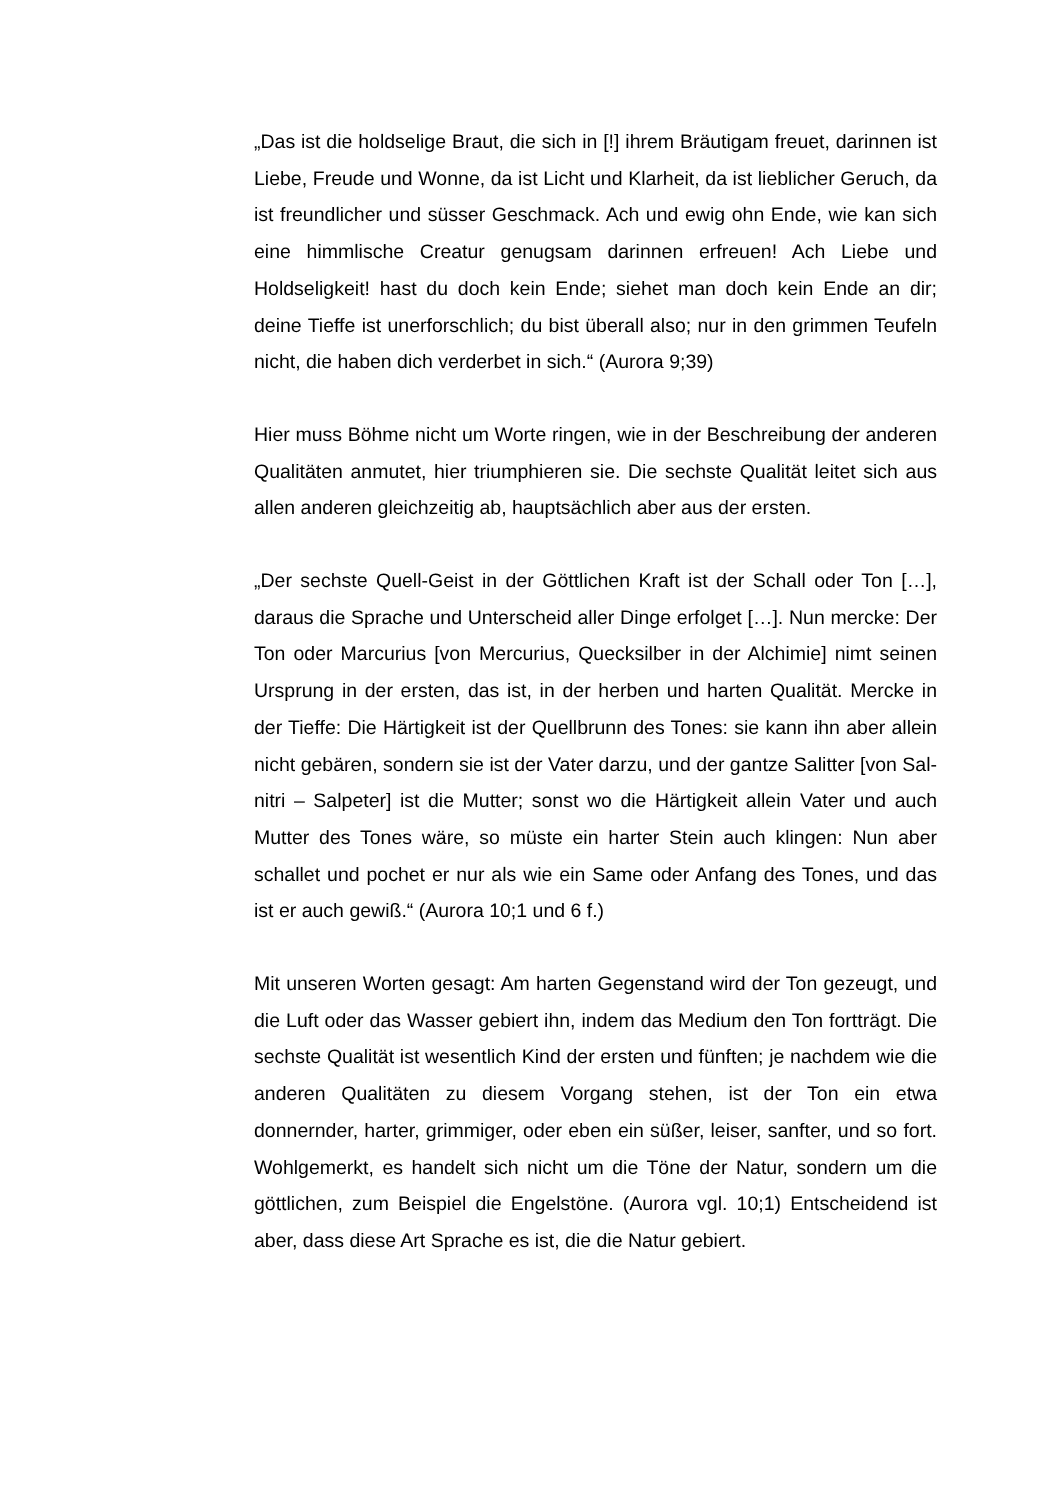„Das ist die holdselige Braut, die sich in [!] ihrem Bräutigam freuet, darinnen ist Liebe, Freude und Wonne, da ist Licht und Klarheit, da ist lieblicher Geruch, da ist freundlicher und süsser Geschmack. Ach und ewig ohn Ende, wie kan sich eine himmlische Creatur genugsam darinnen erfreuen! Ach Liebe und Holdseligkeit! hast du doch kein Ende; siehet man doch kein Ende an dir; deine Tieffe ist unerforschlich; du bist überall also; nur in den grimmen Teufeln nicht, die haben dich verderbet in sich.“ (Aurora 9;39)
Hier muss Böhme nicht um Worte ringen, wie in der Beschreibung der anderen Qualitäten anmutet, hier triumphieren sie. Die sechste Qualität leitet sich aus allen anderen gleichzeitig ab, hauptsächlich aber aus der ersten.
„Der sechste Quell-Geist in der Göttlichen Kraft ist der Schall oder Ton […], daraus die Sprache und Unterscheid aller Dinge erfolget […]. Nun mercke: Der Ton oder Marcurius [von Mercurius, Quecksilber in der Alchimie] nimt seinen Ursprung in der ersten, das ist, in der herben und harten Qualität. Mercke in der Tieffe: Die Härtigkeit ist der Quellbrunn des Tones: sie kann ihn aber allein nicht gebären, sondern sie ist der Vater darzu, und der gantze Salitter [von Sal-nitri – Salpeter] ist die Mutter; sonst wo die Härtigkeit allein Vater und auch Mutter des Tones wäre, so müste ein harter Stein auch klingen: Nun aber schallet und pochet er nur als wie ein Same oder Anfang des Tones, und das ist er auch gewiß.“ (Aurora 10;1 und 6 f.)
Mit unseren Worten gesagt: Am harten Gegenstand wird der Ton gezeugt, und die Luft oder das Wasser gebiert ihn, indem das Medium den Ton fortträgt. Die sechste Qualität ist wesentlich Kind der ersten und fünften; je nachdem wie die anderen Qualitäten zu diesem Vorgang stehen, ist der Ton ein etwa donnernder, harter, grimmiger, oder eben ein süßer, leiser, sanfter, und so fort. Wohlgemerkt, es handelt sich nicht um die Töne der Natur, sondern um die göttlichen, zum Beispiel die Engelstöne. (Aurora vgl. 10;1) Entscheidend ist aber, dass diese Art Sprache es ist, die die Natur gebiert.